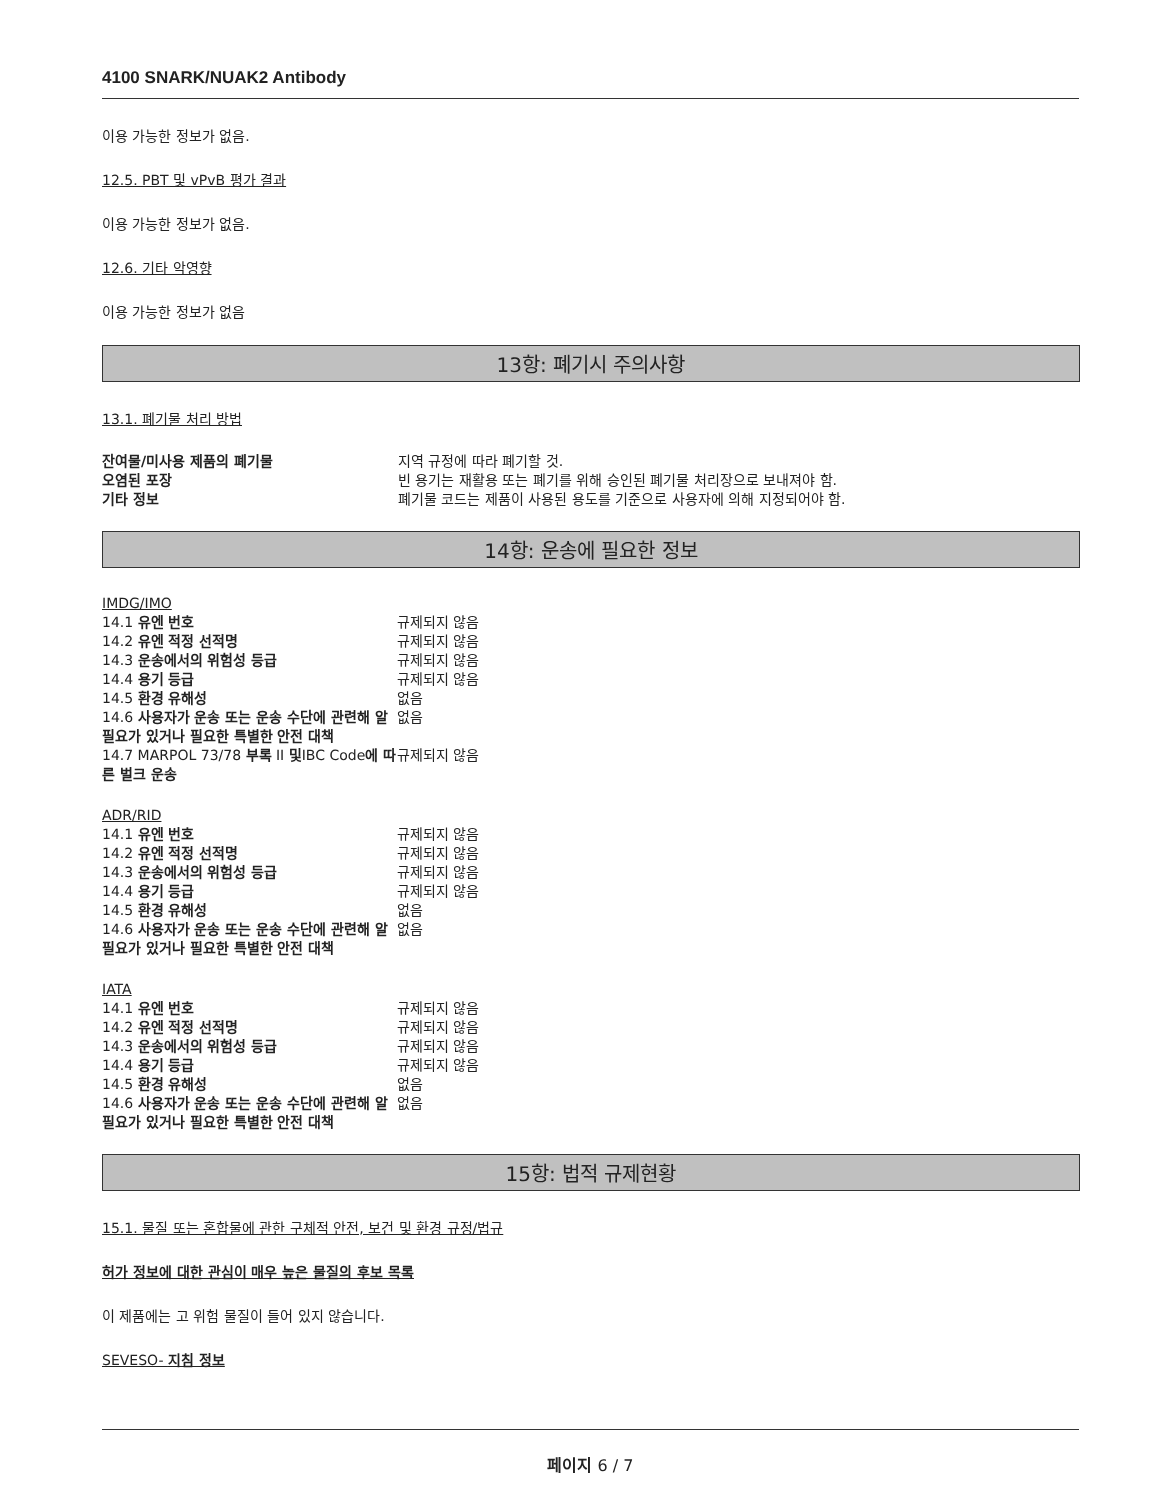4100 SNARK/NUAK2 Antibody
이용 가능한 정보가 없음.
12.5. PBT 및 vPvB 평가 결과
이용 가능한 정보가 없음.
12.6. 기타 악영향
이용 가능한 정보가 없음
13항: 폐기시 주의사항
13.1. 폐기물 처리 방법
| 잔여물/미사용 제품의 폐기물 | 지역 규정에 따라 폐기할 것. |
| 오염된 포장 | 빈 용기는 재활용 또는 폐기를 위해 승인된 폐기물 처리장으로 보내져야 함. |
| 기타 정보 | 폐기물 코드는 제품이 사용된 용도를 기준으로 사용자에 의해 지정되어야 함. |
14항: 운송에 필요한 정보
| IMDG/IMO | |
| 14.1 유엔 번호 | 규제되지 않음 |
| 14.2 유엔 적정 선적명 | 규제되지 않음 |
| 14.3 운송에서의 위험성 등급 | 규제되지 않음 |
| 14.4 용기 등급 | 규제되지 않음 |
| 14.5 환경 유해성 | 없음 |
| 14.6 사용자가 운송 또는 운송 수단에 관련해 알 필요가 있거나 필요한 특별한 안전 대책 | 없음 |
| 14.7 MARPOL 73/78 부록 II 및 IBC Code 에 따른 벌크 운송 | 규제되지 않음 |
| ADR/RID | |
| 14.1 유엔 번호 | 규제되지 않음 |
| 14.2 유엔 적정 선적명 | 규제되지 않음 |
| 14.3 운송에서의 위험성 등급 | 규제되지 않음 |
| 14.4 용기 등급 | 규제되지 않음 |
| 14.5 환경 유해성 | 없음 |
| 14.6 사용자가 운송 또는 운송 수단에 관련해 알 필요가 있거나 필요한 특별한 안전 대책 | 없음 |
| IATA | |
| 14.1 유엔 번호 | 규제되지 않음 |
| 14.2 유엔 적정 선적명 | 규제되지 않음 |
| 14.3 운송에서의 위험성 등급 | 규제되지 않음 |
| 14.4 용기 등급 | 규제되지 않음 |
| 14.5 환경 유해성 | 없음 |
| 14.6 사용자가 운송 또는 운송 수단에 관련해 알 필요가 있거나 필요한 특별한 안전 대책 | 없음 |
15항: 법적 규제현황
15.1. 물질 또는 혼합물에 관한 구체적 안전, 보건 및 환경 규정/법규
허가 정보에 대한 관심이 매우 높은 물질의 후보 목록
이 제품에는 고 위험 물질이 들어 있지 않습니다.
SEVESO- 지침 정보
페이지 6 / 7